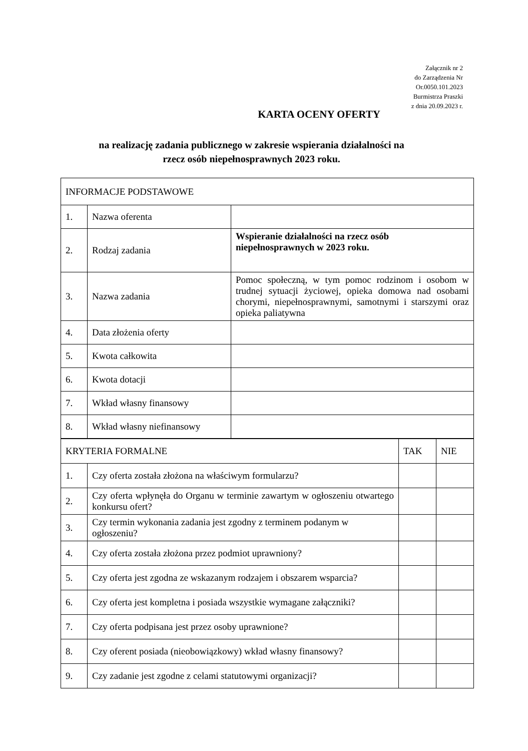Załącznik nr 2
do Zarządzenia Nr
Or.0050.101.2023
Burmistrza Praszki
z dnia 20.09.2023 r.
KARTA OCENY OFERTY
na realizację zadania publicznego w zakresie wspierania działalności na
rzecz osób niepełnosprawnych 2023 roku.
| INFORMACJE PODSTAWOWE | | |
| 1. | Nazwa oferenta | |
| 2. | Rodzaj zadania | Wspieranie działalności na rzecz osób niepełnosprawnych w 2023 roku. |
| 3. | Nazwa zadania | Pomoc społeczną, w tym pomoc rodzinom i osobom w trudnej sytuacji życiowej, opieka domowa nad osobami chorymi, niepełnosprawnymi, samotnymi i starszymi oraz opieka paliatywna |
| 4. | Data złożenia oferty | |
| 5. | Kwota całkowita | |
| 6. | Kwota dotacji | |
| 7. | Wkład własny finansowy | |
| 8. | Wkład własny niefinansowy | |
| KRYTERIA FORMALNE | | TAK | NIE |
| 1. | Czy oferta została złożona na właściwym formularzu? | | |
| 2. | Czy oferta wpłynęła do Organu w terminie zawartym w ogłoszeniu otwartego konkursu ofert? | | |
| 3. | Czy termin wykonania zadania jest zgodny z terminem podanym w ogłoszeniu? | | |
| 4. | Czy oferta została złożona przez podmiot uprawniony? | | |
| 5. | Czy oferta jest zgodna ze wskazanym rodzajem i obszarem wsparcia? | | |
| 6. | Czy oferta jest kompletna i posiada wszystkie wymagane załączniki? | | |
| 7. | Czy oferta podpisana jest przez osoby uprawnione? | | |
| 8. | Czy oferent posiada (nieobowiązkowy) wkład własny finansowy? | | |
| 9. | Czy zadanie jest zgodne z celami statutowymi organizacji? | | |